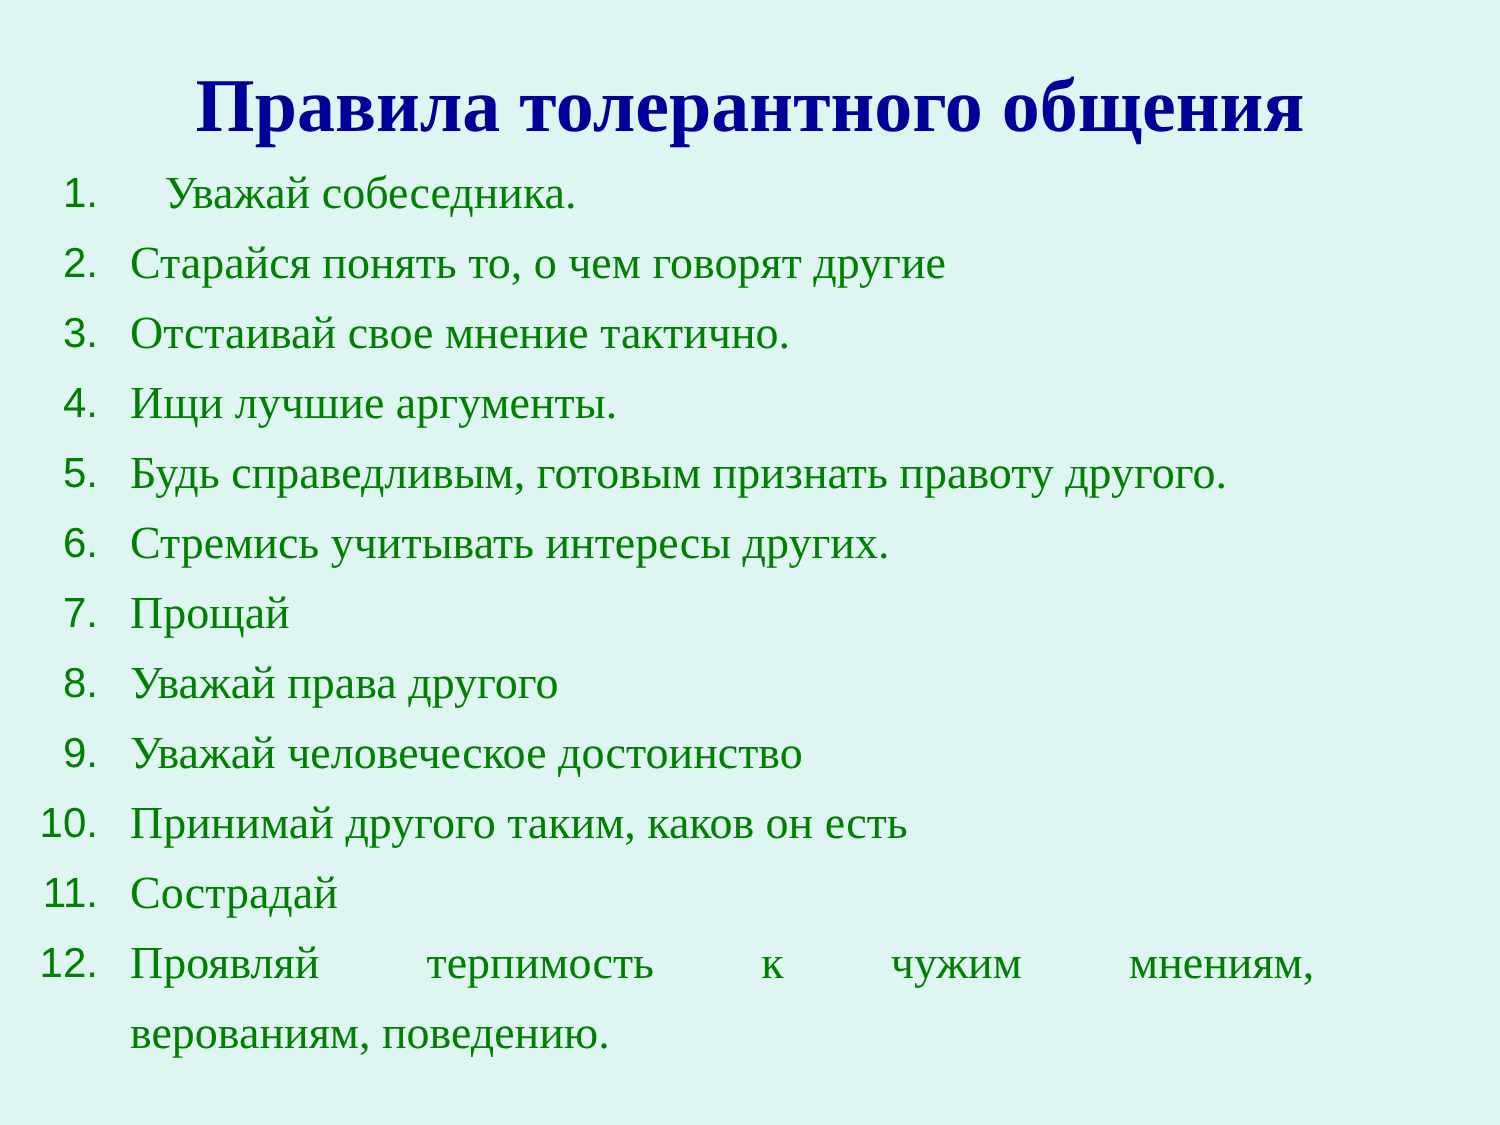Правила толерантного общения
1. Уважай собеседника.
2. Старайся понять то, о чем говорят другие
3. Отстаивай свое мнение тактично.
4. Ищи лучшие аргументы.
5. Будь справедливым, готовым признать правоту другого.
6. Стремись учитывать интересы других.
7. Прощай
8. Уважай права другого
9. Уважай человеческое достоинство
10. Принимай другого таким, каков он есть
11. Сострадай
12. Проявляй терпимость к чужим мнениям, верованиям, поведению.